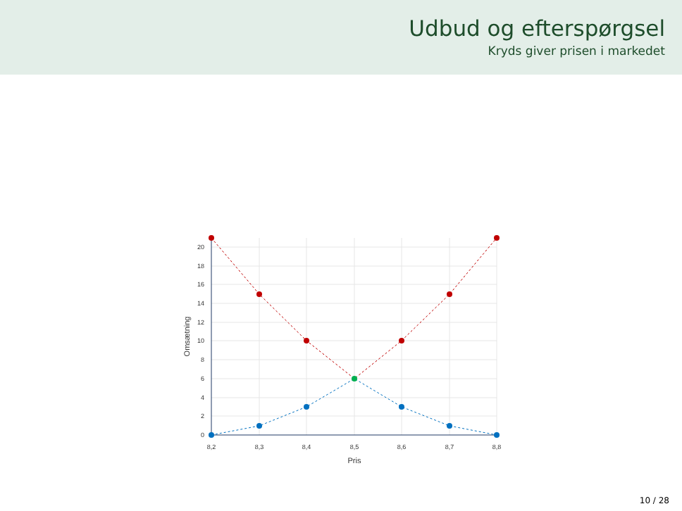Udbud og efterspørgsel
Kryds giver prisen i markedet
0
2
4
6
8
10
12
14
16
18
20
8,2
8,3
8,4
8,5
8,6
8,7
8,8
Pris
Omsætning
10 / 28